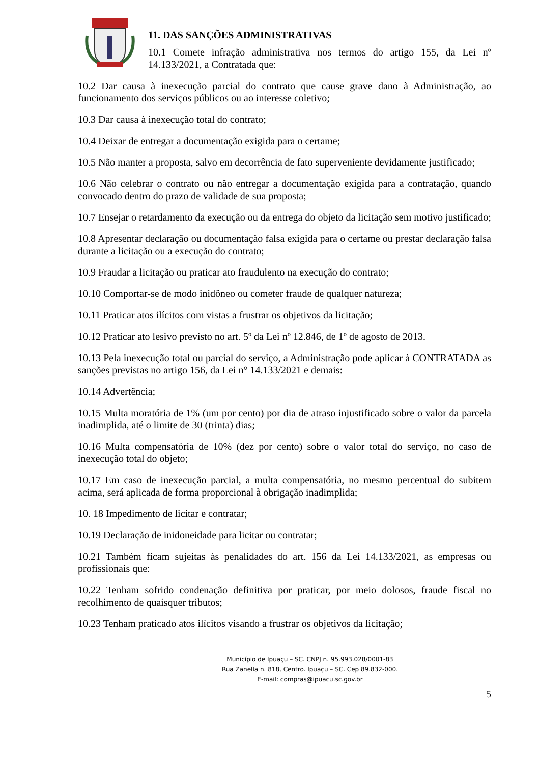11. DAS SANÇÕES ADMINISTRATIVAS
10.1 Comete infração administrativa nos termos do artigo 155, da Lei nº 14.133/2021, a Contratada que:
10.2 Dar causa à inexecução parcial do contrato que cause grave dano à Administração, ao funcionamento dos serviços públicos ou ao interesse coletivo;
10.3 Dar causa à inexecução total do contrato;
10.4 Deixar de entregar a documentação exigida para o certame;
10.5 Não manter a proposta, salvo em decorrência de fato superveniente devidamente justificado;
10.6 Não celebrar o contrato ou não entregar a documentação exigida para a contratação, quando convocado dentro do prazo de validade de sua proposta;
10.7 Ensejar o retardamento da execução ou da entrega do objeto da licitação sem motivo justificado;
10.8 Apresentar declaração ou documentação falsa exigida para o certame ou prestar declaração falsa durante a licitação ou a execução do contrato;
10.9 Fraudar a licitação ou praticar ato fraudulento na execução do contrato;
10.10 Comportar-se de modo inidôneo ou cometer fraude de qualquer natureza;
10.11 Praticar atos ilícitos com vistas a frustrar os objetivos da licitação;
10.12 Praticar ato lesivo previsto no art. 5º da Lei nº 12.846, de 1º de agosto de 2013.
10.13 Pela inexecução total ou parcial do serviço, a Administração pode aplicar à CONTRATADA as sanções previstas no artigo 156, da Lei n° 14.133/2021 e demais:
10.14 Advertência;
10.15 Multa moratória de 1% (um por cento) por dia de atraso injustificado sobre o valor da parcela inadimplida, até o limite de 30 (trinta) dias;
10.16 Multa compensatória de 10% (dez por cento) sobre o valor total do serviço, no caso de inexecução total do objeto;
10.17 Em caso de inexecução parcial, a multa compensatória, no mesmo percentual do subitem acima, será aplicada de forma proporcional à obrigação inadimplida;
10. 18 Impedimento de licitar e contratar;
10.19 Declaração de inidoneidade para licitar ou contratar;
10.21 Também ficam sujeitas às penalidades do art. 156 da Lei 14.133/2021, as empresas ou profissionais que:
10.22 Tenham sofrido condenação definitiva por praticar, por meio dolosos, fraude fiscal no recolhimento de quaisquer tributos;
10.23 Tenham praticado atos ilícitos visando a frustrar os objetivos da licitação;
Município de Ipuaçu – SC. CNPJ n. 95.993.028/0001-83
Rua Zanella n. 818, Centro. Ipuaçu – SC. Cep 89.832-000.
E-mail: compras@ipuacu.sc.gov.br
5